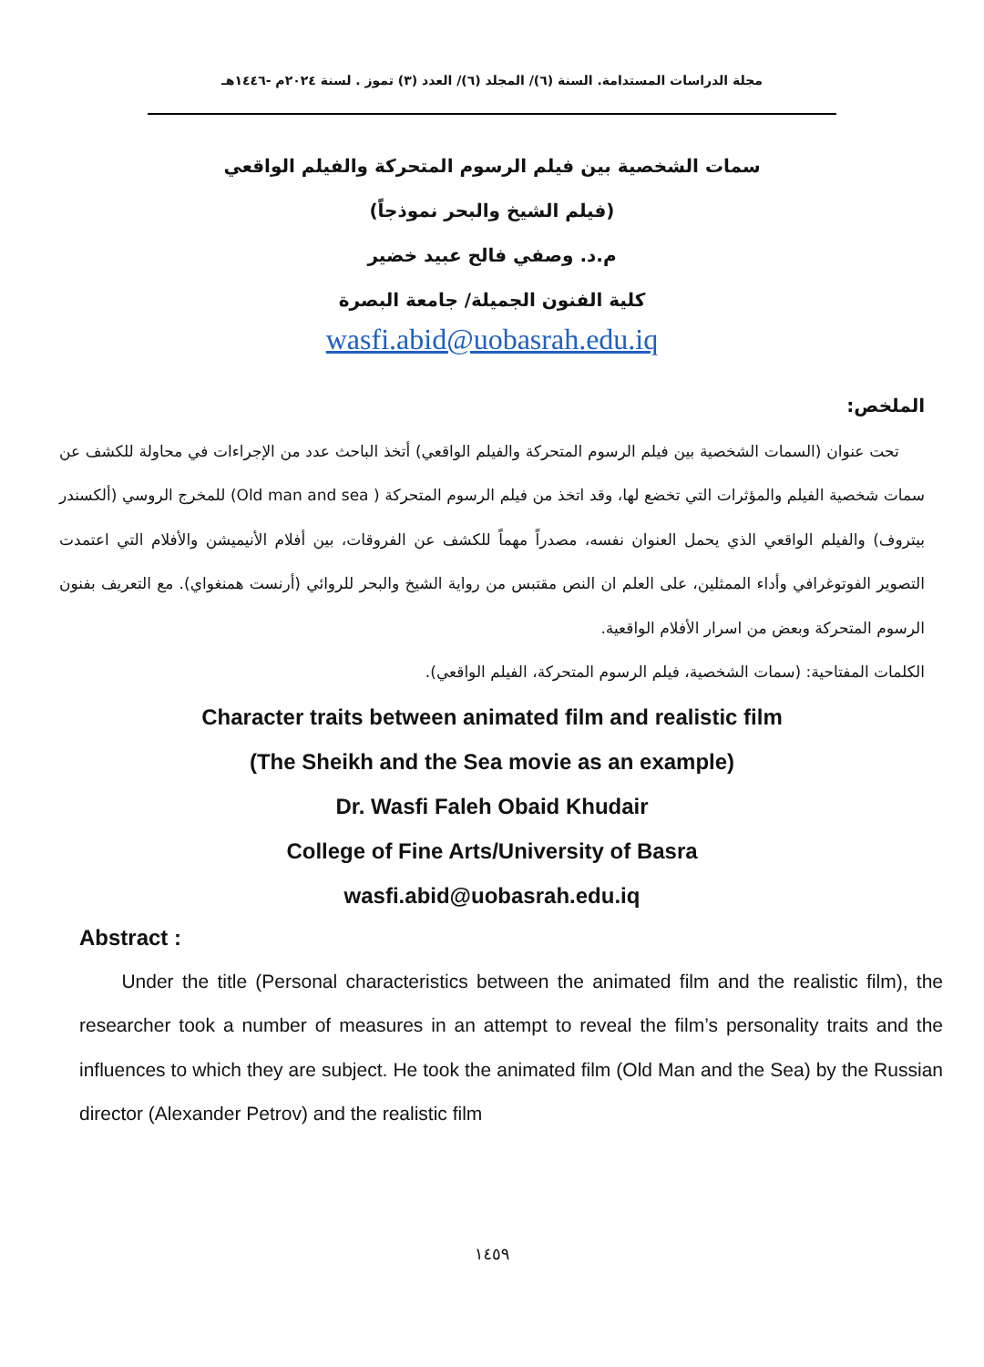مجلة الدراسات المستدامة. السنة (٦)/ المجلد (٦)/ العدد (٣) تموز . لسنة ٢٠٢٤م -١٤٤٦هـ
سمات الشخصية بين فيلم الرسوم المتحركة والفيلم الواقعي
(فيلم الشيخ والبحر نموذجاً)
م.د. وصفي فالح عبيد خضير
كلية الفنون الجميلة/ جامعة البصرة
wasfi.abid@uobasrah.edu.iq
الملخص:
تحت عنوان (السمات الشخصية بين فيلم الرسوم المتحركة والفيلم الواقعي) أتخذ الباحث عدد من الإجراءات في محاولة للكشف عن سمات شخصية الفيلم والمؤثرات التي تخضع لها، وقد اتخذ من فيلم الرسوم المتحركة ( Old man and sea) للمخرج الروسي (ألكسندر بيتروف) والفيلم الواقعي الذي يحمل العنوان نفسه، مصدراً مهماً للكشف عن الفروقات، بين أفلام الأنيميشن والأفلام التي اعتمدت التصوير الفوتوغرافي وأداء الممثلين، على العلم ان النص مقتبس من رواية الشيخ والبحر للروائي (أرنست همنغواي). مع التعريف بفنون الرسوم المتحركة وبعض من اسرار الأفلام الواقعية.
الكلمات المفتاحية: (سمات الشخصية، فيلم الرسوم المتحركة، الفيلم الواقعي).
Character traits between animated film and realistic film
(The Sheikh and the Sea movie as an example)
Dr. Wasfi Faleh Obaid Khudair
College of Fine Arts/University of Basra
wasfi.abid@uobasrah.edu.iq
Abstract :
Under the title (Personal characteristics between the animated film and the realistic film), the researcher took a number of measures in an attempt to reveal the film’s personality traits and the influences to which they are subject. He took the animated film (Old Man and the Sea) by the Russian director (Alexander Petrov) and the realistic film
١٤٥٩